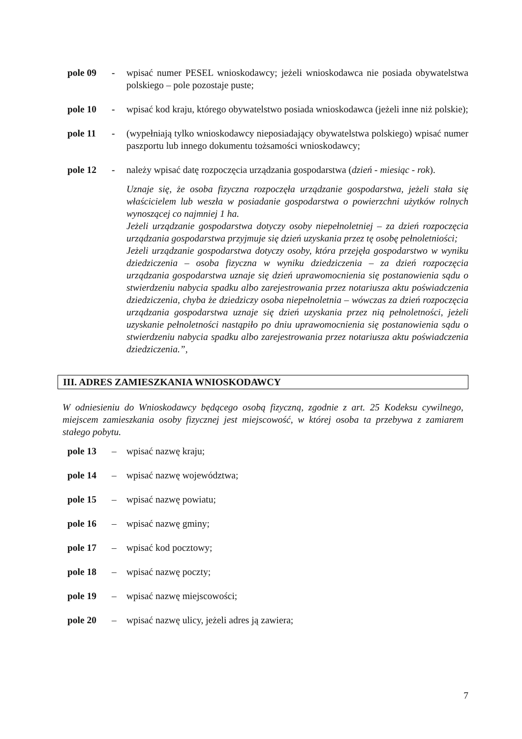pole 09 - wpisać numer PESEL wnioskodawcy; jeżeli wnioskodawca nie posiada obywatelstwa polskiego – pole pozostaje puste;
pole 10 - wpisać kod kraju, którego obywatelstwo posiada wnioskodawca (jeżeli inne niż polskie);
pole 11 - (wypełniają tylko wnioskodawcy nieposiadający obywatelstwa polskiego) wpisać numer paszportu lub innego dokumentu tożsamości wnioskodawcy;
pole 12 - należy wpisać datę rozpoczęcia urządzania gospodarstwa (dzień - miesiąc - rok).
Uznaje się, że osoba fizyczna rozpoczęła urządzanie gospodarstwa, jeżeli stała się właścicielem lub weszła w posiadanie gospodarstwa o powierzchni użytków rolnych wynoszącej co najmniej 1 ha.
Jeżeli urządzanie gospodarstwa dotyczy osoby niepełnoletniej – za dzień rozpoczęcia urządzania gospodarstwa przyjmuje się dzień uzyskania przez tę osobę pełnoletniości;
Jeżeli urządzanie gospodarstwa dotyczy osoby, która przejęła gospodarstwo w wyniku dziedziczenia – osoba fizyczna w wyniku dziedziczenia – za dzień rozpoczęcia urządzania gospodarstwa uznaje się dzień uprawomocnienia się postanowienia sądu o stwierdzeniu nabycia spadku albo zarejestrowania przez notariusza aktu poświadczenia dziedziczenia, chyba że dziedziczy osoba niepełnoletnia – wówczas za dzień rozpoczęcia urządzania gospodarstwa uznaje się dzień uzyskania przez nią pełnoletności, jeżeli uzyskanie pełnoletności nastąpiło po dniu uprawomocnienia się postanowienia sądu o stwierdzeniu nabycia spadku albo zarejestrowania przez notariusza aktu poświadczenia dziedziczenia.”,
III. ADRES ZAMIESZKANIA WNIOSKODAWCY
W odniesieniu do Wnioskodawcy będącego osobą fizyczną, zgodnie z art. 25 Kodeksu cywilnego, miejscem zamieszkania osoby fizycznej jest miejscowość, w której osoba ta przebywa z zamiarem stałego pobytu.
pole 13 – wpisać nazwę kraju;
pole 14 – wpisać nazwę województwa;
pole 15 – wpisać nazwę powiatu;
pole 16 – wpisać nazwę gminy;
pole 17 – wpisać kod pocztowy;
pole 18 – wpisać nazwę poczty;
pole 19 – wpisać nazwę miejscowości;
pole 20 – wpisać nazwę ulicy, jeżeli adres ją zawiera;
7